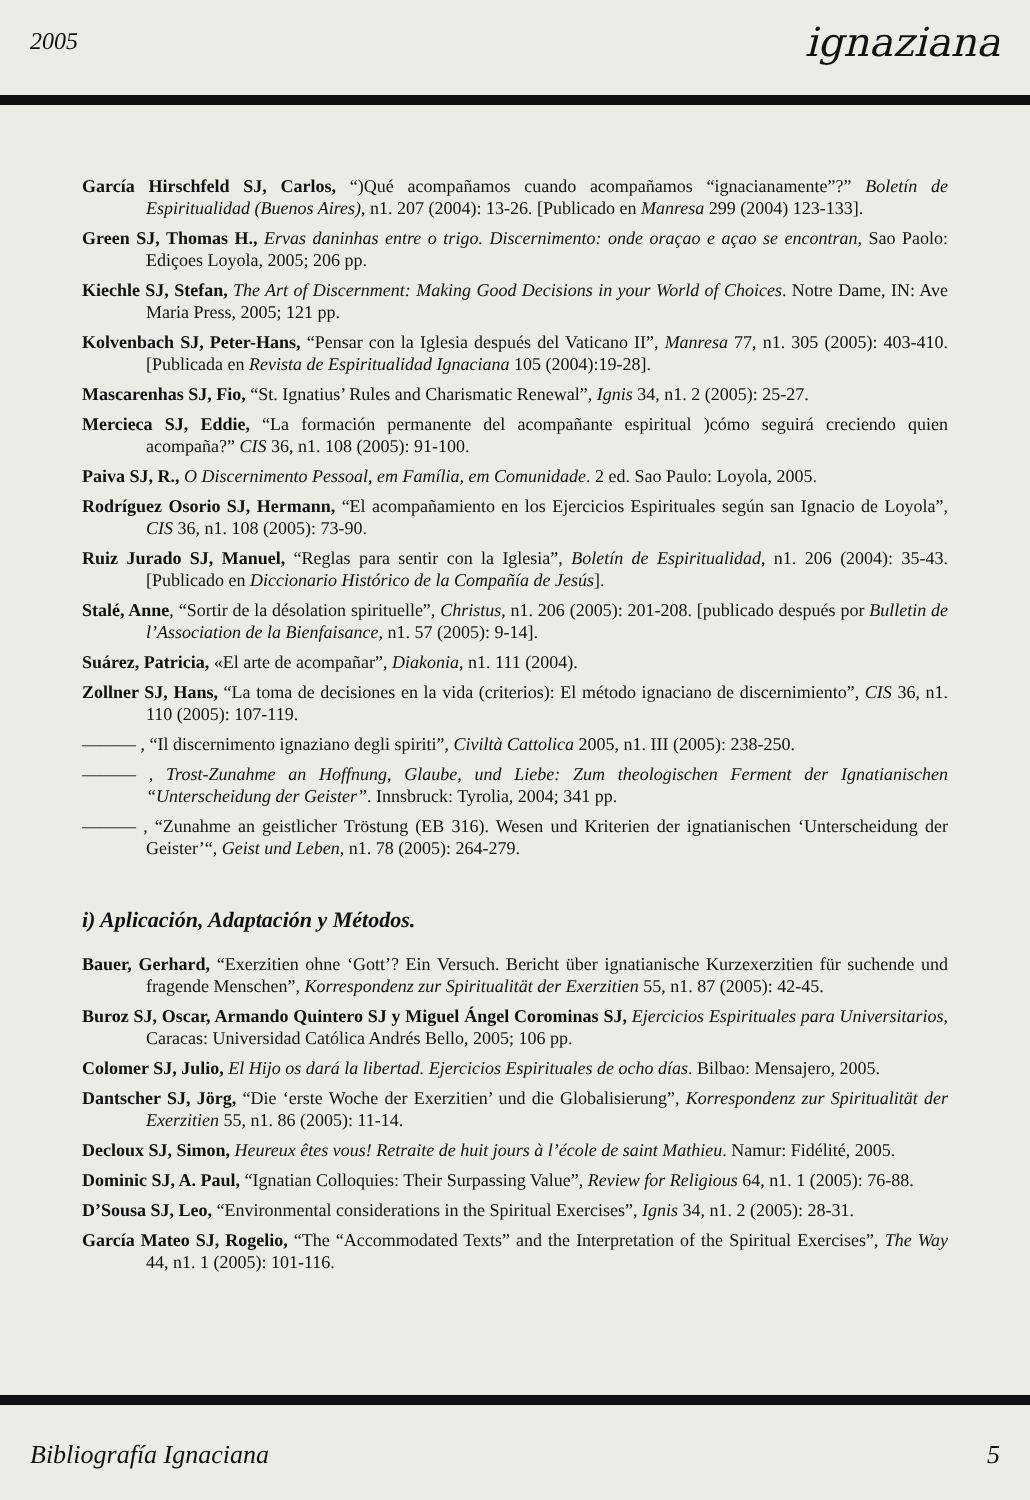2005 ignaziana
García Hirschfeld SJ, Carlos, “)Qué acompañamos cuando acompañamos “ignacianamente”?” Boletín de Espiritualidad (Buenos Aires), n1. 207 (2004): 13-26. [Publicado en Manresa 299 (2004) 123-133].
Green SJ, Thomas H., Ervas daninhas entre o trigo. Discernimento: onde oraçao e açao se encontran, Sao Paolo: Ediçoes Loyola, 2005; 206 pp.
Kiechle SJ, Stefan, The Art of Discernment: Making Good Decisions in your World of Choices. Notre Dame, IN: Ave Maria Press, 2005; 121 pp.
Kolvenbach SJ, Peter-Hans, “Pensar con la Iglesia después del Vaticano II”, Manresa 77, n1. 305 (2005): 403-410. [Publicada en Revista de Espiritualidad Ignaciana 105 (2004):19-28].
Mascarenhas SJ, Fio, “St. Ignatius’ Rules and Charismatic Renewal”, Ignis 34, n1. 2 (2005): 25-27.
Mercieca SJ, Eddie, “La formación permanente del acompañante espiritual )cómo seguirá creciendo quien acompaña?” CIS 36, n1. 108 (2005): 91-100.
Paiva SJ, R., O Discernimento Pessoal, em Família, em Comunidade. 2 ed. Sao Paulo: Loyola, 2005.
Rodríguez Osorio SJ, Hermann, “El acompañamiento en los Ejercicios Espirituales según san Ignacio de Loyola”, CIS 36, n1. 108 (2005): 73-90.
Ruiz Jurado SJ, Manuel, “Reglas para sentir con la Iglesia”, Boletín de Espiritualidad, n1. 206 (2004): 35-43. [Publicado en Diccionario Histórico de la Compañía de Jesús].
Stalé, Anne, “Sortir de la désolation spirituelle”, Christus, n1. 206 (2005): 201-208. [publicado después por Bulletin de l’Association de la Bienfaisance, n1. 57 (2005): 9-14].
Suárez, Patricia, «El arte de acompañar”, Diakonia, n1. 111 (2004).
Zollner SJ, Hans, “La toma de decisiones en la vida (criterios): El método ignaciano de discernimiento”, CIS 36, n1. 110 (2005): 107-119.
——— , “Il discernimento ignaziano degli spiriti”, Civiltà Cattolica 2005, n1. III (2005): 238-250.
——— , Trost-Zunahme an Hoffnung, Glaube, und Liebe: Zum theologischen Ferment der Ignatianischen “Unterscheidung der Geister”. Innsbruck: Tyrolia, 2004; 341 pp.
——— , “Zunahme an geistlicher Tröstung (EB 316). Wesen und Kriterien der ignatianischen ‘Unterscheidung der Geister’“, Geist und Leben, n1. 78 (2005): 264-279.
i) Aplicación, Adaptación y Métodos.
Bauer, Gerhard, “Exerzitien ohne ‘Gott’? Ein Versuch. Bericht über ignatianische Kurzexerzitien für suchende und fragende Menschen”, Korrespondenz zur Spiritualität der Exerzitien 55, n1. 87 (2005): 42-45.
Buroz SJ, Oscar, Armando Quintero SJ y Miguel Ángel Corominas SJ, Ejercicios Espirituales para Universitarios, Caracas: Universidad Católica Andrés Bello, 2005; 106 pp.
Colomer SJ, Julio, El Hijo os dará la libertad. Ejercicios Espirituales de ocho días. Bilbao: Mensajero, 2005.
Dantscher SJ, Jörg, “Die ‘erste Woche der Exerzitien’ und die Globalisierung”, Korrespondenz zur Spiritualität der Exerzitien 55, n1. 86 (2005): 11-14.
Decloux SJ, Simon, Heureux êtes vous! Retraite de huit jours à l’école de saint Mathieu. Namur: Fidélité, 2005.
Dominic SJ, A. Paul, “Ignatian Colloquies: Their Surpassing Value”, Review for Religious 64, n1. 1 (2005): 76-88.
D’Sousa SJ, Leo, “Environmental considerations in the Spiritual Exercises”, Ignis 34, n1. 2 (2005): 28-31.
García Mateo SJ, Rogelio, “The “Accommodated Texts” and the Interpretation of the Spiritual Exercises”, The Way 44, n1. 1 (2005): 101-116.
Bibliografía Ignaciana 5